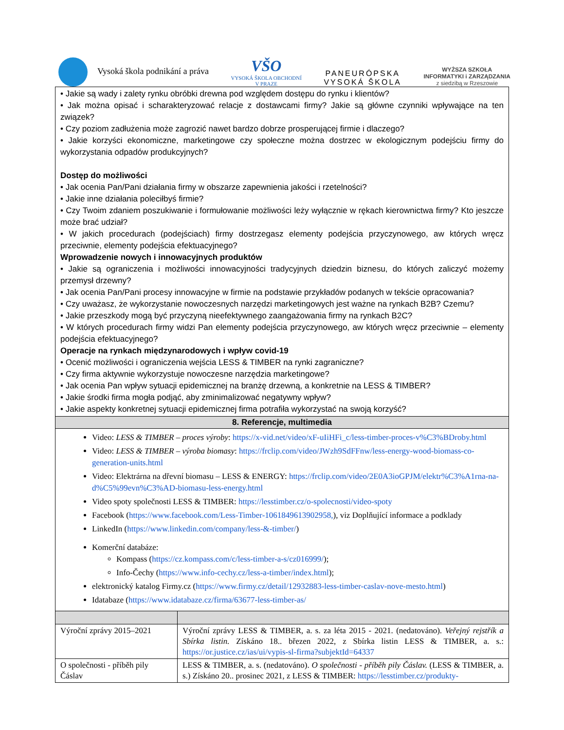Vysoká škola podnikání a práva
VŠO
VYSOKÁ ŠKOLA OBCHODNÍ
V PRAZE
PANEURÓPSKA
VYSOKÁ ŠKOLA
WYŻSZA SZKOŁA
INFORMATYKI i ZARZĄDZANIA
z siedzibą w Rzeszowie
• Jakie są wady i zalety rynku obróbki drewna pod względem dostępu do rynku i klientów?
• Jak można opisać i scharakteryzować relacje z dostawcami firmy? Jakie są główne czynniki wpływające na ten związek?
• Czy poziom zadłużenia może zagrozić nawet bardzo dobrze prosperującej firmie i dlaczego?
• Jakie korzyści ekonomiczne, marketingowe czy społeczne można dostrzec w ekologicznym podejściu firmy do wykorzystania odpadów produkcyjnych?
Dostęp do możliwości
• Jak ocenia Pan/Pani działania firmy w obszarze zapewnienia jakości i rzetelności?
• Jakie inne działania poleciłbyś firmie?
• Czy Twoim zdaniem poszukiwanie i formułowanie możliwości leży wyłącznie w rękach kierownictwa firmy? Kto jeszcze może brać udział?
• W jakich procedurach (podejściach) firmy dostrzegasz elementy podejścia przyczynowego, aw których wręcz przeciwnie, elementy podejścia efektuacyjnego?
Wprowadzenie nowych i innowacyjnych produktów
• Jakie są ograniczenia i możliwości innowacyjności tradycyjnych dziedzin biznesu, do których zaliczyć możemy przemysł drzewny?
• Jak ocenia Pan/Pani procesy innowacyjne w firmie na podstawie przykładów podanych w tekście opracowania?
• Czy uważasz, że wykorzystanie nowoczesnych narzędzi marketingowych jest ważne na rynkach B2B? Czemu?
• Jakie przeszkody mogą być przyczyną nieefektywnego zaangażowania firmy na rynkach B2C?
• W których procedurach firmy widzi Pan elementy podejścia przyczynowego, aw których wręcz przeciwnie – elementy podejścia efektuacyjnego?
Operacje na rynkach międzynarodowych i wpływ covid-19
• Ocenić możliwości i ograniczenia wejścia LESS & TIMBER na rynki zagraniczne?
• Czy firma aktywnie wykorzystuje nowoczesne narzędzia marketingowe?
• Jak ocenia Pan wpływ sytuacji epidemicznej na branżę drzewną, a konkretnie na LESS & TIMBER?
• Jakie środki firma mogła podjąć, aby zminimalizować negatywny wpływ?
• Jakie aspekty konkretnej sytuacji epidemicznej firma potrafiła wykorzystać na swoją korzyść?
8. Referencje, multimedia
Video: LESS & TIMBER – proces výroby: https://x-vid.net/video/xF-uIiHFi_c/less-timber-proces-v%C3%BDroby.html
Video: LESS & TIMBER – výroba biomasy: https://frclip.com/video/JWzh9SdFFnw/less-energy-wood-biomass-co-generation-units.html
Video: Elektrárna na dřevní biomasu – LESS & ENERGY: https://frclip.com/video/2E0A3ioGPJM/elektr%C3%A1rna-na-d%C5%99evn%C3%AD-biomasu-less-energy.html
Video spoty společnosti LESS & TIMBER: https://lesstimber.cz/o-spolecnosti/video-spoty
Facebook (https://www.facebook.com/Less-Timber-1061849613902958,), viz Doplňující informace a podklady
LinkedIn (https://www.linkedin.com/company/less-&-timber/)
Komerční databáze:
Kompass (https://cz.kompass.com/c/less-timber-a-s/cz016999/);
Info-Čechy (https://www.info-cechy.cz/less-a-timber/index.html);
elektronický katalog Firmy.cz (https://www.firmy.cz/detail/12932883-less-timber-caslav-nove-mesto.html)
Idatabaze (https://www.idatabaze.cz/firma/63677-less-timber-as/
| Výroční zprávy 2015–2021 | Výroční zprávy LESS & TIMBER, a. s. za léta 2015 - 2021. (nedatováno). Veřejný rejstřík a Sbírka listin. Získáno 18.. březen 2022, z Sbírka listin LESS & TIMBER, a. s.: https://or.justice.cz/ias/ui/vypis-sl-firma?subjektId=64337 |
| O společnosti - příběh pily Čáslav | LESS & TIMBER, a. s. (nedatováno). O společnosti - příběh pily Čáslav. (LESS & TIMBER, a. s.) Získáno 20.. prosinec 2021, z LESS & TIMBER: https://lesstimber.cz/produkty- |